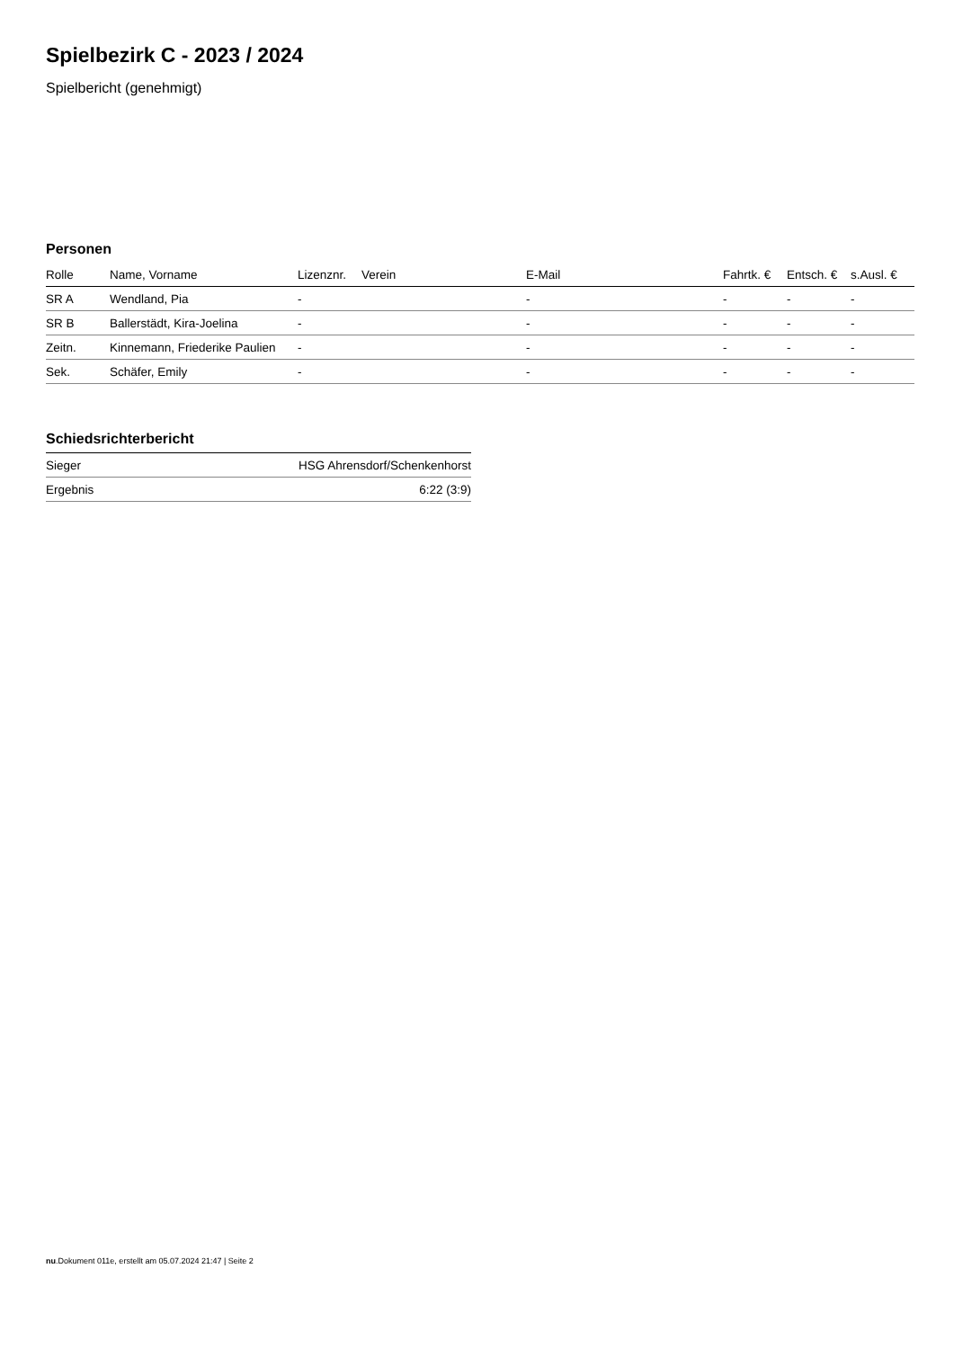Spielbezirk C - 2023 / 2024
Spielbericht (genehmigt)
Personen
| Rolle | Name, Vorname | Lizenznr. | Verein | E-Mail | Fahrtk. € | Entsch. € | s.Ausl. € |
| --- | --- | --- | --- | --- | --- | --- | --- |
| SR A | Wendland, Pia | - | | - | - | - | - |
| SR B | Ballerstädt, Kira-Joelina | - | | - | - | - | - |
| Zeitn. | Kinnemann, Friederike Paulien | - | | - | - | - | - |
| Sek. | Schäfer, Emily | - | | - | - | - | - |
Schiedsrichterbericht
| Sieger | HSG Ahrensdorf/Schenkenhorst |
| Ergebnis | 6:22 (3:9) |
nu.Dokument 011e, erstellt am 05.07.2024 21:47 | Seite 2